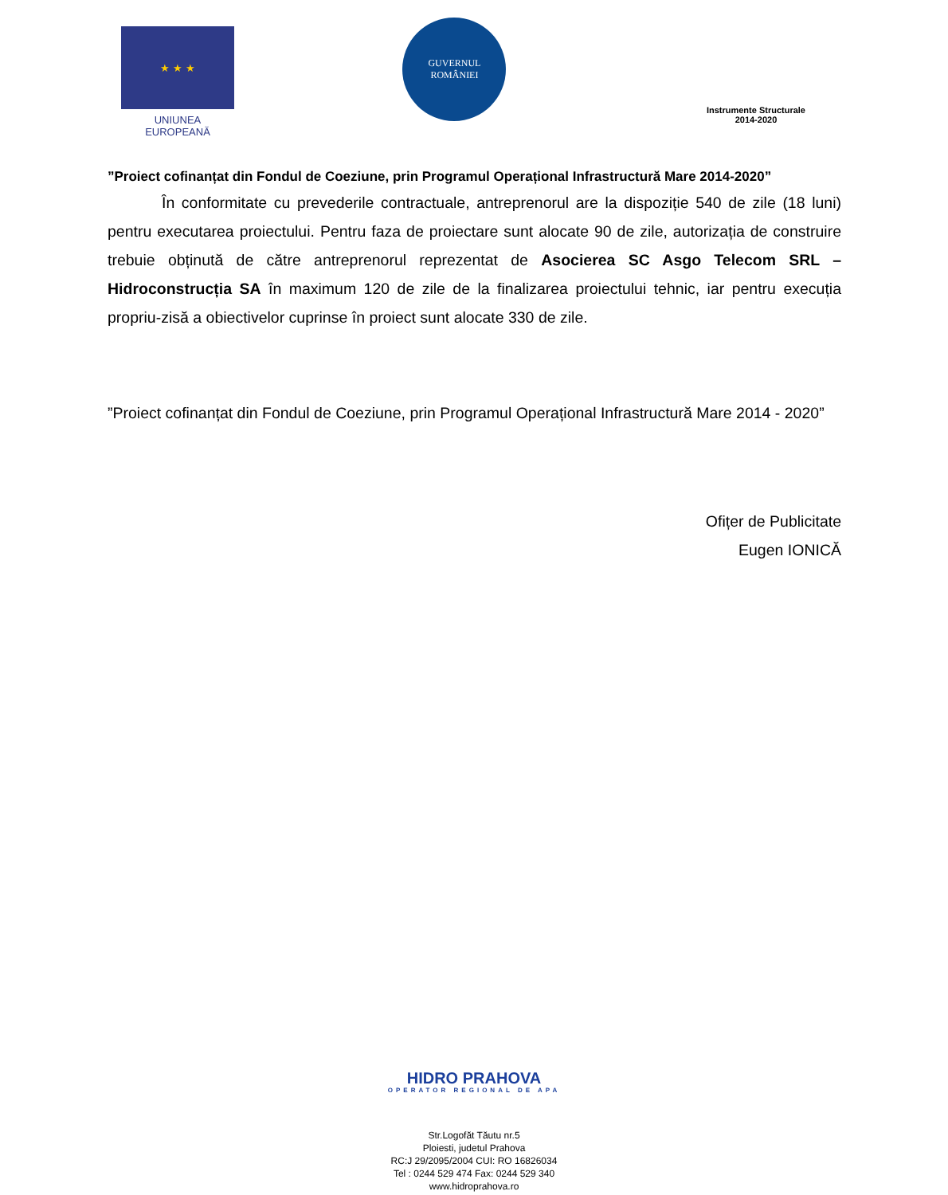★ ★ ★
UNIUNEA EUROPEANĂ
GUVERNUL
ROMÂNIEI
Instrumente Structurale
2014-2020
”Proiect cofinanțat din Fondul de Coeziune, prin Programul Operațional Infrastructură Mare 2014-2020”
În conformitate cu prevederile contractuale, antreprenorul are la dispoziție 540 de zile (18 luni) pentru executarea proiectului. Pentru faza de proiectare sunt alocate 90 de zile, autorizația de construire trebuie obținută de către antreprenorul reprezentat de Asocierea SC Asgo Telecom SRL – Hidroconstrucția SA în maximum 120 de zile de la finalizarea proiectului tehnic, iar pentru execuția propriu-zisă a obiectivelor cuprinse în proiect sunt alocate 330 de zile.
”Proiect cofinanțat din Fondul de Coeziune, prin Programul Operațional Infrastructură Mare 2014 - 2020”
Ofițer de Publicitate
Eugen IONICĂ
HIDRO PRAHOVA
OPERATOR REGIONAL DE APA
Str.Logofăt Tăutu nr.5
Ploiesti, judetul Prahova
RC:J 29/2095/2004 CUI: RO 16826034
Tel : 0244 529 474 Fax: 0244 529 340
www.hidroprahova.ro